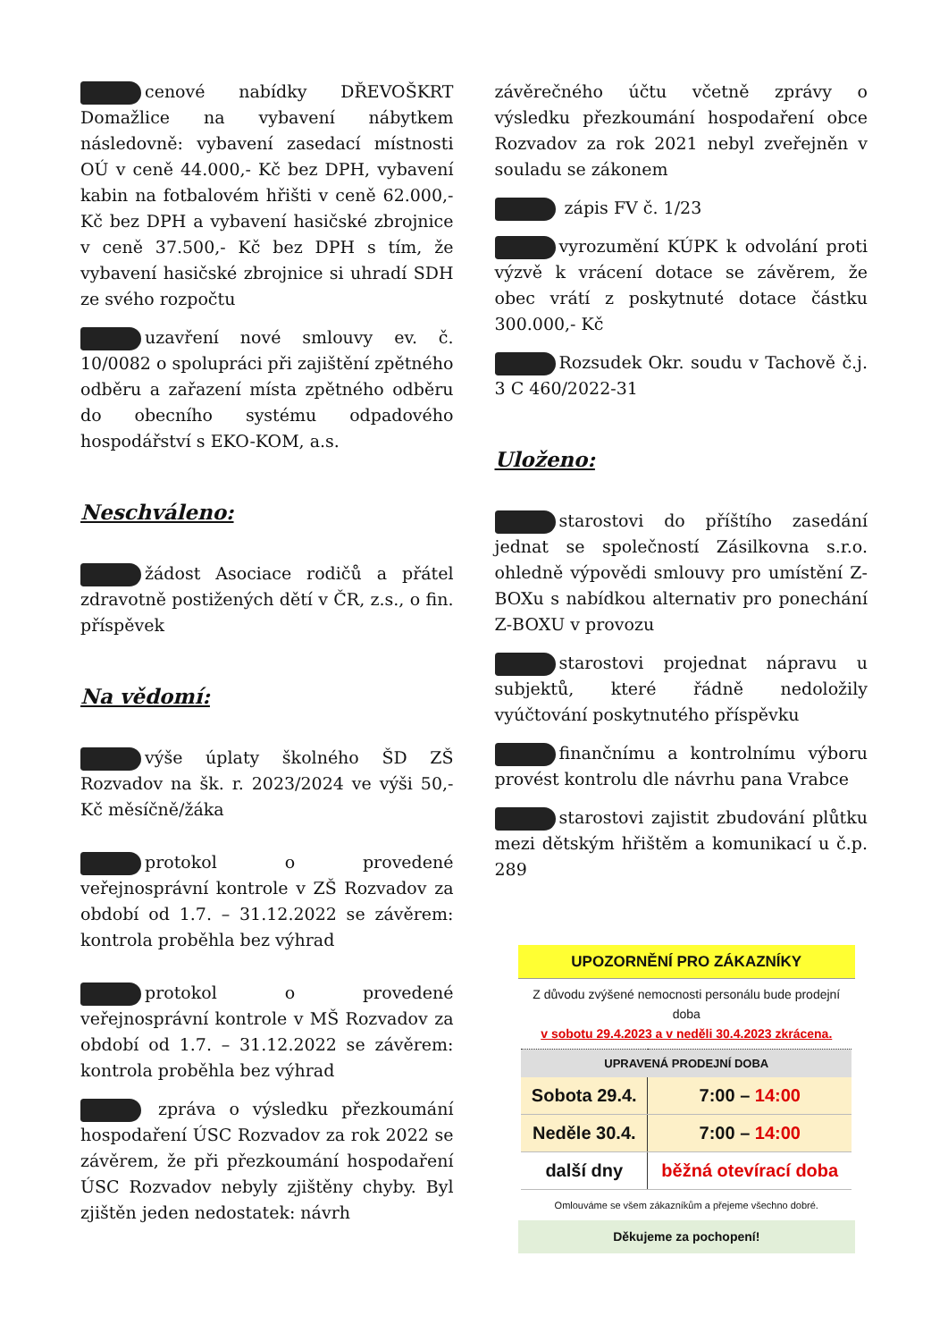cenové nabídky DŘEVOŠKRT Domažlice na vybavení nábytkem následovně: vybavení zasedací místnosti OÚ v ceně 44.000,- Kč bez DPH, vybavení kabin na fotbalovém hřišti v ceně 62.000,- Kč bez DPH a vybavení hasičské zbrojnice v ceně 37.500,- Kč bez DPH s tím, že vybavení hasičské zbrojnice si uhradí SDH ze svého rozpočtu
uzavření nové smlouvy ev. č. 10/0082 o spolupráci při zajištění zpětného odběru a zařazení místa zpětného odběru do obecního systému odpadového hospodářství s EKO-KOM, a.s.
Neschváleno:
žádost Asociace rodičů a přátel zdravotně postižených dětí v ČR, z.s., o fin. příspěvek
Na vědomí:
výše úplaty školného ŠD ZŠ Rozvadov na šk. r. 2023/2024 ve výši 50,- Kč měsíčně/žáka
protokol o provedené veřejnosprávní kontrole v ZŠ Rozvadov za období od 1.7. – 31.12.2022 se závěrem: kontrola proběhla bez výhrad
protokol o provedené veřejnosprávní kontrole v MŠ Rozvadov za období od 1.7. – 31.12.2022 se závěrem: kontrola proběhla bez výhrad
zpráva o výsledku přezkoumání hospodaření ÚSC Rozvadov za rok 2022 se závěrem, že při přezkoumání hospodaření ÚSC Rozvadov nebyly zjištěny chyby. Byl zjištěn jeden nedostatek: návrh
závěrečného účtu včetně zprávy o výsledku přezkoumání hospodaření obce Rozvadov za rok 2021 nebyl zveřejněn v souladu se zákonem
zápis FV č. 1/23
vyrozumění KÚPK k odvolání proti výzvě k vrácení dotace se závěrem, že obec vrátí z poskytnuté dotace částku 300.000,- Kč
Rozsudek Okr. soudu v Tachově č.j. 3 C 460/2022-31
Uloženo:
starostovi do příštího zasedání jednat se společností Zásilkovna s.r.o. ohledně výpovědi smlouvy pro umístění Z-BOXu s nabídkou alternativ pro ponechání Z-BOXU v provozu
starostovi projednat nápravu u subjektů, které řádně nedoložily vyúčtování poskytnutého příspěvku
finančnímu a kontrolnímu výboru provést kontrolu dle návrhu pana Vrabce
starostovi zajistit zbudování plůtku mezi dětským hřištěm a komunikací u č.p. 289
UPOZORNĚNÍ PRO ZÁKAZNÍKY
Z důvodu zvýšené nemocnosti personálu bude prodejní doba
v sobotu 29.4.2023 a v neděli 30.4.2023 zkrácena.
| UPRAVENÁ PRODEJNÍ DOBA | |
| --- | --- |
| Sobota 29.4. | 7:00 – 14:00 |
| Neděle 30.4. | 7:00 – 14:00 |
| další dny | běžná otevírací doba |
Omlouváme se všem zákazníkům a přejeme všechno dobré.
Děkujeme za pochopení!